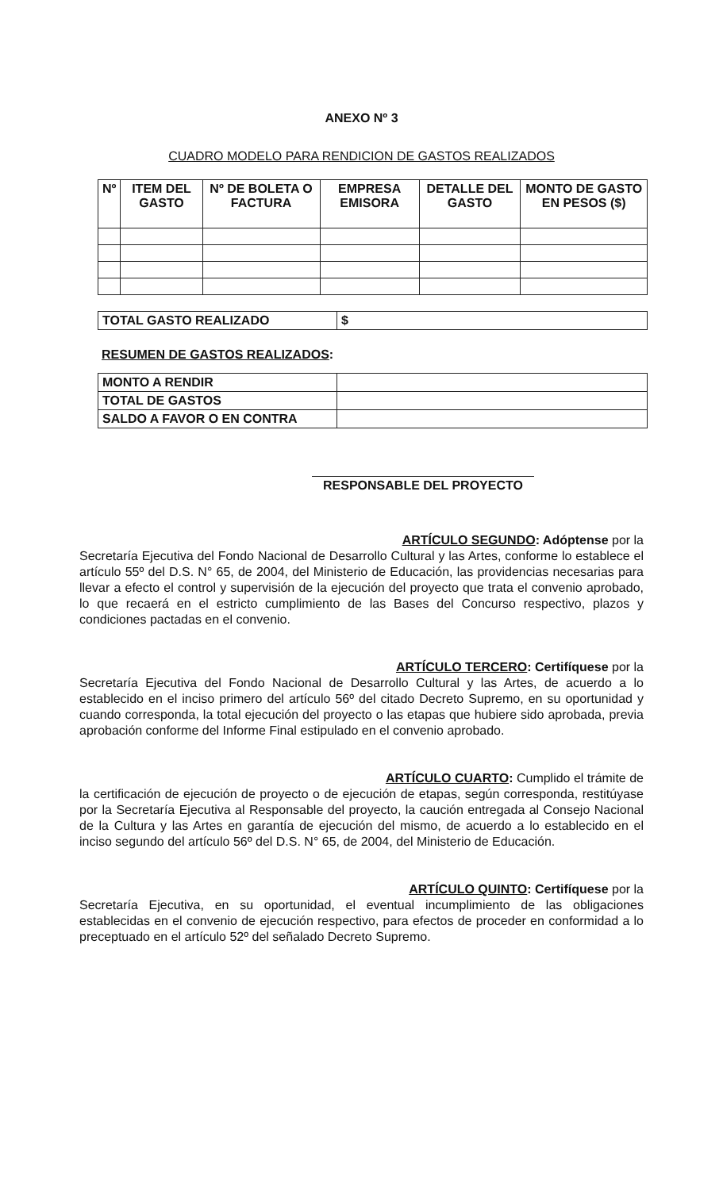ANEXO Nº 3
CUADRO MODELO PARA RENDICION DE GASTOS REALIZADOS
| Nº | ITEM DEL GASTO | Nº DE BOLETA O FACTURA | EMPRESA EMISORA | DETALLE DEL GASTO | MONTO DE GASTO EN PESOS ($) |
| --- | --- | --- | --- | --- | --- |
| TOTAL GASTO REALIZADO | $ |
RESUMEN DE GASTOS REALIZADOS:
| MONTO A RENDIR | |
| TOTAL DE GASTOS | |
| SALDO A FAVOR O EN CONTRA | |
RESPONSABLE DEL PROYECTO
ARTÍCULO SEGUNDO: Adóptense por la
Secretaría Ejecutiva del Fondo Nacional de Desarrollo Cultural y las Artes, conforme lo establece el artículo 55º del D.S. N° 65, de 2004, del Ministerio de Educación, las providencias necesarias para llevar a efecto el control y supervisión de la ejecución del proyecto que trata el convenio aprobado, lo que recaerá en el estricto cumplimiento de las Bases del Concurso respectivo, plazos y condiciones pactadas en el convenio.
ARTÍCULO TERCERO: Certifíquese por la
Secretaría Ejecutiva del Fondo Nacional de Desarrollo Cultural y las Artes, de acuerdo a lo establecido en el inciso primero del artículo 56º del citado Decreto Supremo, en su oportunidad y cuando corresponda, la total ejecución del proyecto o las etapas que hubiere sido aprobada, previa aprobación conforme del Informe Final estipulado en el convenio aprobado.
ARTÍCULO CUARTO: Cumplido el trámite de
la certificación de ejecución de proyecto o de ejecución de etapas, según corresponda, restitúyase por la Secretaría Ejecutiva al Responsable del proyecto, la caución entregada al Consejo Nacional de la Cultura y las Artes en garantía de ejecución del mismo, de acuerdo a lo establecido en el inciso segundo del artículo 56º del D.S. N° 65, de 2004, del Ministerio de Educación.
ARTÍCULO QUINTO: Certifíquese por la
Secretaría Ejecutiva, en su oportunidad, el eventual incumplimiento de las obligaciones establecidas en el convenio de ejecución respectivo, para efectos de proceder en conformidad a lo preceptuado en el artículo 52º del señalado Decreto Supremo.